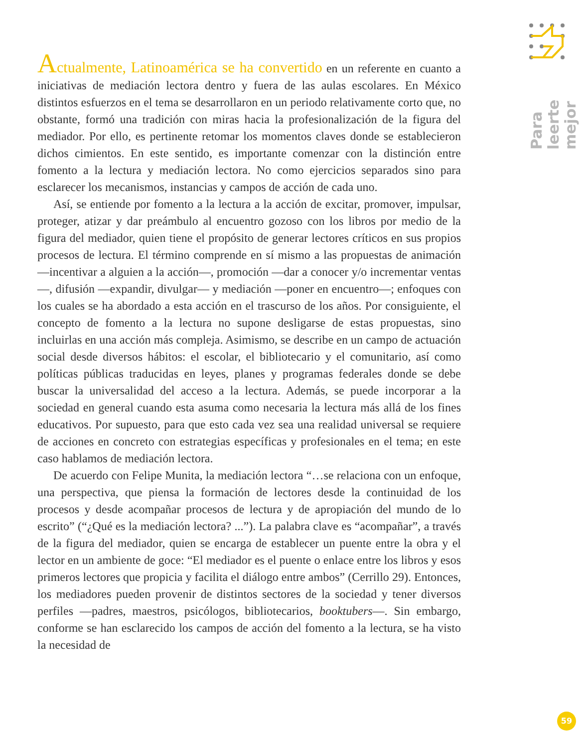Para leerte
mejor
Actualmente, Latinoamérica se ha convertido en un referente en cuanto a iniciativas de mediación lectora dentro y fuera de las aulas escolares. En México distintos esfuerzos en el tema se desarrollaron en un periodo relativamente corto que, no obstante, formó una tradición con miras hacia la profesionalización de la figura del mediador. Por ello, es pertinente retomar los momentos claves donde se establecieron dichos cimientos. En este sentido, es importante comenzar con la distinción entre fomento a la lectura y mediación lectora. No como ejercicios separados sino para esclarecer los mecanismos, instancias y campos de acción de cada uno.
Así, se entiende por fomento a la lectura a la acción de excitar, promover, impulsar, proteger, atizar y dar preámbulo al encuentro gozoso con los libros por medio de la figura del mediador, quien tiene el propósito de generar lectores críticos en sus propios procesos de lectura. El término comprende en sí mismo a las propuestas de animación —incentivar a alguien a la acción—, promoción —dar a conocer y/o incrementar ventas—, difusión —expandir, divulgar— y mediación —poner en encuentro—; enfoques con los cuales se ha abordado a esta acción en el trascurso de los años. Por consiguiente, el concepto de fomento a la lectura no supone desligarse de estas propuestas, sino incluirlas en una acción más compleja. Asimismo, se describe en un campo de actuación social desde diversos hábitos: el escolar, el bibliotecario y el comunitario, así como políticas públicas traducidas en leyes, planes y programas federales donde se debe buscar la universalidad del acceso a la lectura. Además, se puede incorporar a la sociedad en general cuando esta asuma como necesaria la lectura más allá de los fines educativos. Por supuesto, para que esto cada vez sea una realidad universal se requiere de acciones en concreto con estrategias específicas y profesionales en el tema; en este caso hablamos de mediación lectora.
De acuerdo con Felipe Munita, la mediación lectora “…se relaciona con un enfoque, una perspectiva, que piensa la formación de lectores desde la continuidad de los procesos y desde acompañar procesos de lectura y de apropiación del mundo de lo escrito” (“¿Qué es la mediación lectora? ...”). La palabra clave es “acompañar”, a través de la figura del mediador, quien se encarga de establecer un puente entre la obra y el lector en un ambiente de goce: “El mediador es el puente o enlace entre los libros y esos primeros lectores que propicia y facilita el diálogo entre ambos” (Cerrillo 29). Entonces, los mediadores pueden provenir de distintos sectores de la sociedad y tener diversos perfiles —padres, maestros, psicólogos, bibliotecarios, booktubers—. Sin embargo, conforme se han esclarecido los campos de acción del fomento a la lectura, se ha visto la necesidad de
59